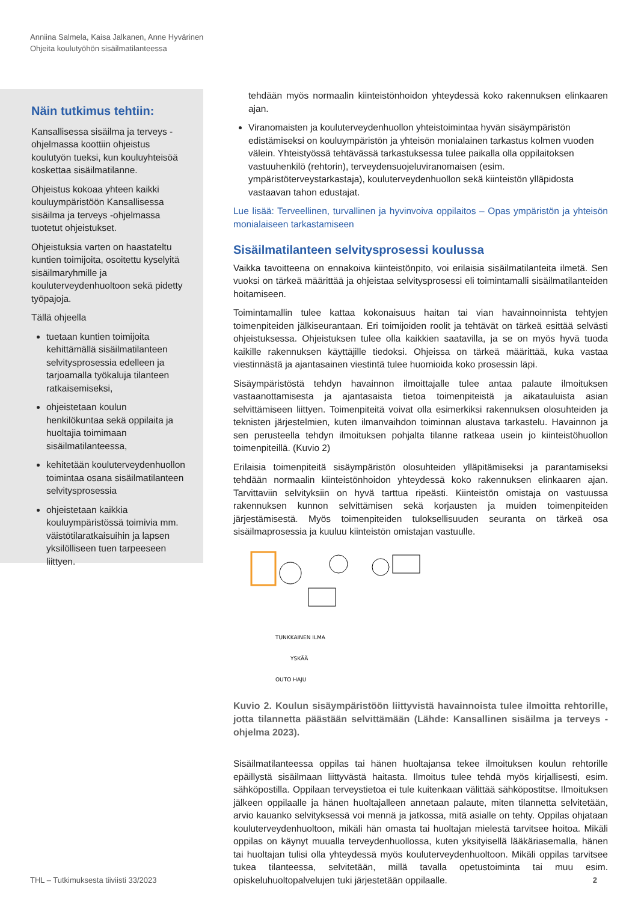Anniina Salmela, Kaisa Jalkanen, Anne Hyvärinen
Ohjeita koulutyöhön sisäilmatilanteessa
Näin tutkimus tehtiin:
Kansallisessa sisäilma ja terveys -ohjelmassa koottiin ohjeistus koulutyön tueksi, kun kouluyhteisöä koskettaa sisäilmatilanne.
Ohjeistus kokoaa yhteen kaikki kouluympäristöön Kansallisessa sisäilma ja terveys -ohjelmassa tuotetut ohjeistukset.
Ohjeistuksia varten on haastateltu kuntien toimijoita, osoitettu kyselyitä sisäilmaryhmille ja kouluterveydenhuoltoon sekä pidetty työpajoja.
Tällä ohjeella
tuetaan kuntien toimijoita kehittämällä sisäilmatilanteen selvitysprosessia edelleen ja tarjoamalla työkaluja tilanteen ratkaisemiseksi,
ohjeistetaan koulun henkilökuntaa sekä oppilaita ja huoltajia toimimaan sisäilmatilanteessa,
kehitetään kouluterveydenhuollon toimintaa osana sisäilmatilanteen selvitysprosessia
ohjeistetaan kaikkia kouluympäristössä toimivia mm. väistötilaratkaisuihin ja lapsen yksilölliseen tuen tarpeeseen liittyen.
tehdään myös normaalin kiinteistönhoidon yhteydessä koko rakennuksen elinkaaren ajan.
Viranomaisten ja kouluterveydenhuollon yhteistoimintaa hyvän sisäympäristön edistämiseksi on kouluympäristön ja yhteisön monialainen tarkastus kolmen vuoden välein. Yhteistyössä tehtävässä tarkastuksessa tulee paikalla olla oppilaitoksen vastuuhenkilö (rehtorin), terveydensuojeluviranomaisen (esim. ympäristöterveystarkastaja), kouluterveydenhuollon sekä kiinteistön ylläpidosta vastaavan tahon edustajat.
Lue lisää: Terveellinen, turvallinen ja hyvinvoiva oppilaitos – Opas ympäristön ja yhteisön monialaiseen tarkastamiseen
Sisäilmatilanteen selvitysprosessi koulussa
Vaikka tavoitteena on ennakoiva kiinteistönpito, voi erilaisia sisäilmatilanteita ilmetä. Sen vuoksi on tärkeä määrittää ja ohjeistaa selvitysprosessi eli toimintamalli sisäilmatilanteiden hoitamiseen.
Toimintamallin tulee kattaa kokonaisuus haitan tai vian havainnoinnista tehtyjen toimenpiteiden jälkiseurantaan. Eri toimijoiden roolit ja tehtävät on tärkeä esittää selvästi ohjeistuksessa. Ohjeistuksen tulee olla kaikkien saatavilla, ja se on myös hyvä tuoda kaikille rakennuksen käyttäjille tiedoksi. Ohjeissa on tärkeä määrittää, kuka vastaa viestinnästä ja ajantasainen viestintä tulee huomioida koko prosessin läpi.
Sisäympäristöstä tehdyn havainnon ilmoittajalle tulee antaa palaute ilmoituksen vastaanottamisesta ja ajantasaista tietoa toimenpiteistä ja aikatauluista asian selvittämiseen liittyen. Toimenpiteitä voivat olla esimerkiksi rakennuksen olosuhteiden ja teknisten järjestelmien, kuten ilmanvaihdon toiminnan alustava tarkastelu. Havainnon ja sen perusteella tehdyn ilmoituksen pohjalta tilanne ratkeaa usein jo kiinteistöhuollon toimenpiteillä. (Kuvio 2)
Erilaisia toimenpiteitä sisäympäristön olosuhteiden ylläpitämiseksi ja parantamiseksi tehdään normaalin kiinteistönhoidon yhteydessä koko rakennuksen elinkaaren ajan. Tarvittaviin selvityksiin on hyvä tarttua ripeästi. Kiinteistön omistaja on vastuussa rakennuksen kunnon selvittämisen sekä korjausten ja muiden toimenpiteiden järjestämisestä. Myös toimenpiteiden tuloksellisuuden seuranta on tärkeä osa sisäilmaprosessia ja kuuluu kiinteistön omistajan vastuulle.
TUNKKAINEN ILMA
YSKÄÄ
OUTO HAJU
Kuvio 2. Koulun sisäympäristöön liittyvistä havainnoista tulee ilmoitta rehtorille, jotta tilannetta päästään selvittämään (Lähde: Kansallinen sisäilma ja terveys -ohjelma 2023).
Sisäilmatilanteessa oppilas tai hänen huoltajansa tekee ilmoituksen koulun rehtorille epäillystä sisäilmaan liittyvästä haitasta. Ilmoitus tulee tehdä myös kirjallisesti, esim. sähköpostilla. Oppilaan terveystietoa ei tule kuitenkaan välittää sähköpostitse. Ilmoituksen jälkeen oppilaalle ja hänen huoltajalleen annetaan palaute, miten tilannetta selvitetään, arvio kauanko selvityksessä voi mennä ja jatkossa, mitä asialle on tehty. Oppilas ohjataan kouluterveydenhuoltoon, mikäli hän omasta tai huoltajan mielestä tarvitsee hoitoa. Mikäli oppilas on käynyt muualla terveydenhuollossa, kuten yksityisellä lääkäriasemalla, hänen tai huoltajan tulisi olla yhteydessä myös kouluterveydenhuoltoon. Mikäli oppilas tarvitsee tukea tilanteessa, selvitetään, millä tavalla opetustoiminta tai muu esim. opiskeluhuoltopalvelujen tuki järjestetään oppilaalle.
THL – Tutkimuksesta tiiviisti 33/2023 2